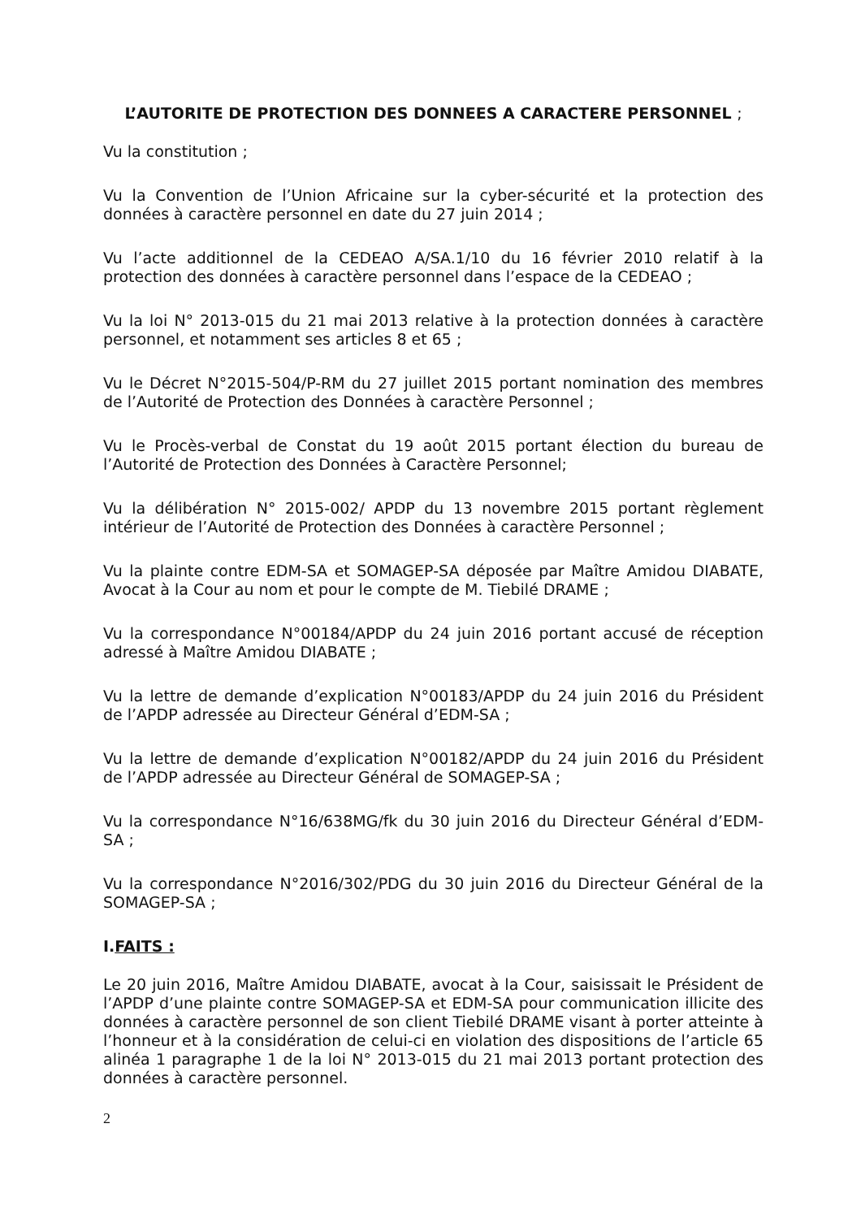L’AUTORITE DE PROTECTION DES DONNEES A CARACTERE PERSONNEL ;
Vu la constitution ;
Vu la Convention de l’Union Africaine sur la cyber-sécurité et la protection des données à caractère personnel en date du 27 juin 2014 ;
Vu l’acte additionnel de la CEDEAO A/SA.1/10 du 16 février 2010 relatif à la protection des données à caractère personnel dans l’espace de la CEDEAO ;
Vu la loi N° 2013-015 du 21 mai 2013 relative à la protection données à caractère personnel, et notamment ses articles 8 et 65 ;
Vu le Décret N°2015-504/P-RM du 27 juillet 2015 portant nomination des membres de l’Autorité de Protection des Données à caractère Personnel ;
Vu le Procès-verbal de Constat du 19 août 2015 portant élection du bureau de l’Autorité de Protection des Données à Caractère Personnel;
Vu la délibération N° 2015-002/ APDP du 13 novembre 2015 portant règlement intérieur de l’Autorité de Protection des Données à caractère Personnel ;
Vu la plainte contre EDM-SA et SOMAGEP-SA déposée par Maître Amidou DIABATE, Avocat à la Cour au nom et pour le compte de M. Tiebilé DRAME ;
Vu la correspondance N°00184/APDP du 24 juin 2016 portant accusé de réception adressé à Maître Amidou DIABATE ;
Vu la lettre de demande d’explication N°00183/APDP du 24 juin 2016 du Président de l’APDP adressée au Directeur Général d’EDM-SA ;
Vu la lettre de demande d’explication N°00182/APDP du 24 juin 2016 du Président de l’APDP adressée au Directeur Général de SOMAGEP-SA ;
Vu la correspondance N°16/638MG/fk du 30 juin 2016 du Directeur Général d’EDM-SA ;
Vu la correspondance N°2016/302/PDG du 30 juin 2016 du Directeur Général de la SOMAGEP-SA ;
I.FAITS :
Le 20 juin 2016, Maître Amidou DIABATE, avocat à la Cour, saisissait le Président de l’APDP d’une plainte contre SOMAGEP-SA et EDM-SA pour communication illicite des données à caractère personnel de son client Tiebilé DRAME visant à porter atteinte à l’honneur et à la considération de celui-ci en violation des dispositions de l’article 65 alinéa 1 paragraphe 1 de la loi N° 2013-015 du 21 mai 2013 portant protection des données à caractère personnel.
2